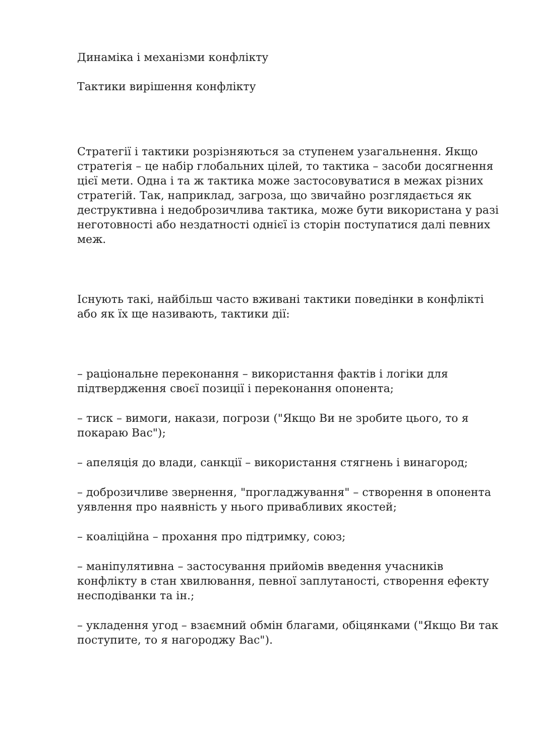Динаміка і механізми конфлікту
Тактики вирішення конфлікту
Стратегії і тактики розрізняються за ступенем узагальнення. Якщо стратегія – це набір глобальних цілей, то тактика – засоби досягнення цієї мети. Одна і та ж тактика може застосовуватися в межах різних стратегій. Так, наприклад, загроза, що звичайно розглядається як деструктивна і недоброзичлива тактика, може бути використана у разі неготовності або нездатності однієї із сторін поступатися далі певних меж.
Існують такі, найбільш часто вживані тактики поведінки в конфлікті або як їх ще називають, тактики дії:
– раціональне переконання – використання фактів і логіки для підтвердження своєї позиції і переконання опонента;
– тиск – вимоги, накази, погрози ("Якщо Ви не зробите цього, то я покараю Вас");
– апеляція до влади, санкції – використання стягнень і винагород;
– доброзичливе звернення, "прогладжування" – створення в опонента уявлення про наявність у нього привабливих якостей;
– коаліційна – прохання про підтримку, союз;
– маніпулятивна – застосування прийомів введення учасників конфлікту в стан хвилювання, певної заплутаності, створення ефекту несподіванки та ін.;
– укладення угод – взаємний обмін благами, обіцянками ("Якщо Ви так поступите, то я нагороджу Вас").